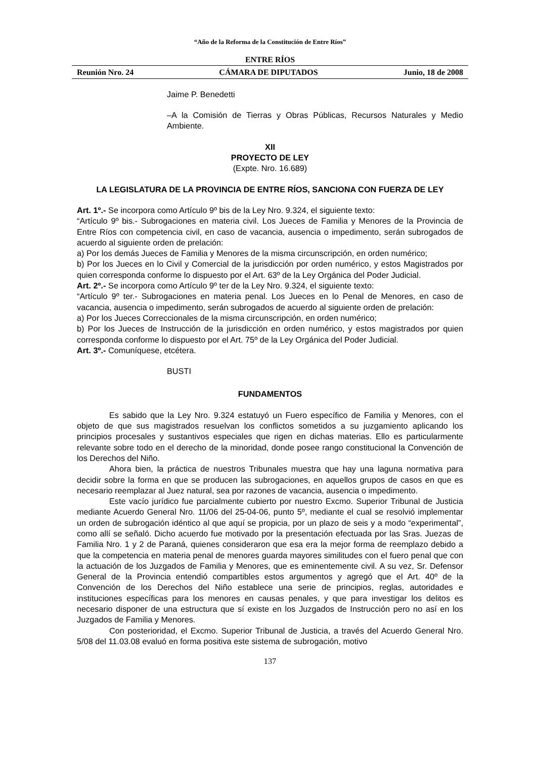“Año de la Reforma de la Constitución de Entre Ríos”
ENTRE RÍOS
Reunión Nro. 24 CÁMARA DE DIPUTADOS Junio, 18 de 2008
Jaime P. Benedetti
–A la Comisión de Tierras y Obras Públicas, Recursos Naturales y Medio Ambiente.
XII
PROYECTO DE LEY
(Expte. Nro. 16.689)
LA LEGISLATURA DE LA PROVINCIA DE ENTRE RÍOS, SANCIONA CON FUERZA DE LEY
Art. 1º.- Se incorpora como Artículo 9º bis de la Ley Nro. 9.324, el siguiente texto:
“Artículo 9º bis.- Subrogaciones en materia civil. Los Jueces de Familia y Menores de la Provincia de Entre Ríos con competencia civil, en caso de vacancia, ausencia o impedimento, serán subrogados de acuerdo al siguiente orden de prelación:
a) Por los demás Jueces de Familia y Menores de la misma circunscripción, en orden numérico;
b) Por los Jueces en lo Civil y Comercial de la jurisdicción por orden numérico, y estos Magistrados por quien corresponda conforme lo dispuesto por el Art. 63º de la Ley Orgánica del Poder Judicial.
Art. 2º.- Se incorpora como Artículo 9º ter de la Ley Nro. 9.324, el siguiente texto:
“Artículo 9º ter.- Subrogaciones en materia penal. Los Jueces en lo Penal de Menores, en caso de vacancia, ausencia o impedimento, serán subrogados de acuerdo al siguiente orden de prelación:
a) Por los Jueces Correccionales de la misma circunscripción, en orden numérico;
b) Por los Jueces de Instrucción de la jurisdicción en orden numérico, y estos magistrados por quien corresponda conforme lo dispuesto por el Art. 75º de la Ley Orgánica del Poder Judicial.
Art. 3º.- Comuníquese, etcétera.
BUSTI
FUNDAMENTOS
Es sabido que la Ley Nro. 9.324 estatuyó un Fuero específico de Familia y Menores, con el objeto de que sus magistrados resuelvan los conflictos sometidos a su juzgamiento aplicando los principios procesales y sustantivos especiales que rigen en dichas materias. Ello es particularmente relevante sobre todo en el derecho de la minoridad, donde posee rango constitucional la Convención de los Derechos del Niño.
Ahora bien, la práctica de nuestros Tribunales muestra que hay una laguna normativa para decidir sobre la forma en que se producen las subrogaciones, en aquellos grupos de casos en que es necesario reemplazar al Juez natural, sea por razones de vacancia, ausencia o impedimento.
Este vacío jurídico fue parcialmente cubierto por nuestro Excmo. Superior Tribunal de Justicia mediante Acuerdo General Nro. 11/06 del 25-04-06, punto 5º, mediante el cual se resolvió implementar un orden de subrogación idéntico al que aquí se propicia, por un plazo de seis y a modo “experimental”, como allí se señaló. Dicho acuerdo fue motivado por la presentación efectuada por las Sras. Juezas de Familia Nro. 1 y 2 de Paraná, quienes consideraron que esa era la mejor forma de reemplazo debido a que la competencia en materia penal de menores guarda mayores similitudes con el fuero penal que con la actuación de los Juzgados de Familia y Menores, que es eminentemente civil. A su vez, Sr. Defensor General de la Provincia entendió compartibles estos argumentos y agregó que el Art. 40º de la Convención de los Derechos del Niño establece una serie de principios, reglas, autoridades e instituciones específicas para los menores en causas penales, y que para investigar los delitos es necesario disponer de una estructura que sí existe en los Juzgados de Instrucción pero no así en los Juzgados de Familia y Menores.
Con posterioridad, el Excmo. Superior Tribunal de Justicia, a través del Acuerdo General Nro. 5/08 del 11.03.08 evaluó en forma positiva este sistema de subrogación, motivo
137